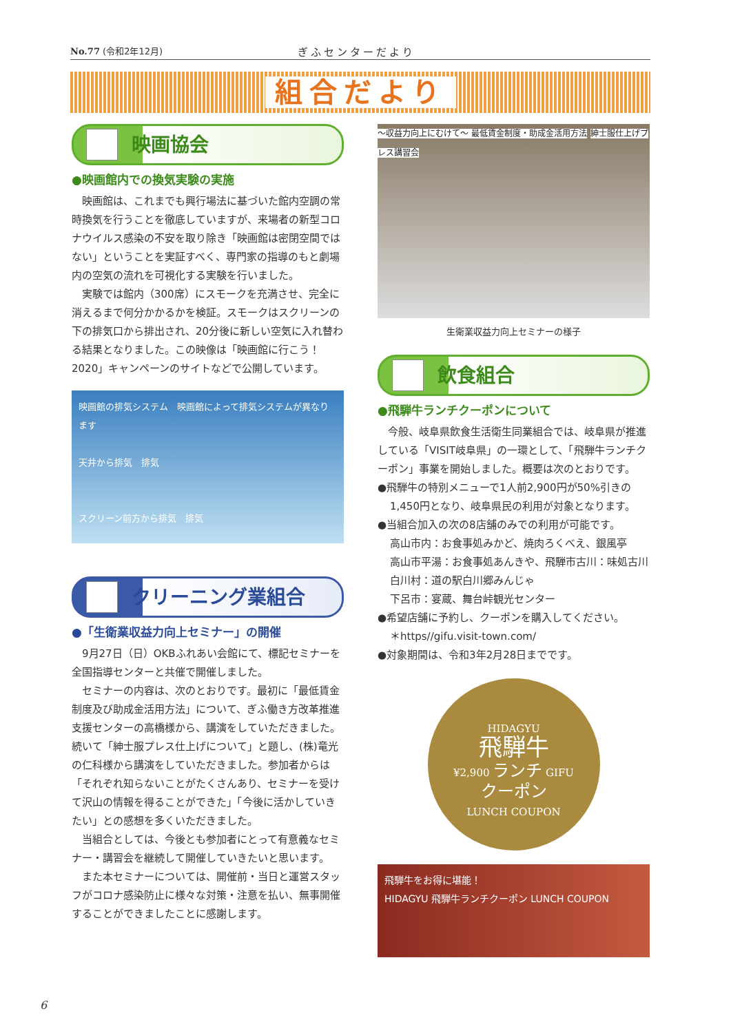No.77 (令和2年12月) ぎふセンターだより
組合だより
映画協会
●映画館内での換気実験の実施
映画館は、これまでも興行場法に基づいた館内空調の常時換気を行うことを徹底していますが、来場者の新型コロナウイルス感染の不安を取り除き「映画館は密閉空間ではない」ということを実証すべく、専門家の指導のもと劇場内の空気の流れを可視化する実験を行いました。
実験では館内（300席）にスモークを充満させ、完全に消えるまで何分かかるかを検証。スモークはスクリーンの下の排気口から排出され、20分後に新しい空気に入れ替わる結果となりました。この映像は「映画館に行こう！2020」キャンペーンのサイトなどで公開しています。
映画館の排気システム　映画館によって排気システムが異なります
天井から排気　排気
スクリーン前方から排気　排気
クリーニング業組合
●「生衛業収益力向上セミナー」の開催
9月27日（日）OKBふれあい会館にて、標記セミナーを全国指導センターと共催で開催しました。
セミナーの内容は、次のとおりです。最初に「最低賃金制度及び助成金活用方法」について、ぎふ働き方改革推進支援センターの高橋様から、講演をしていただきました。続いて「紳士服プレス仕上げについて」と題し、(株)竜光の仁科様から講演をしていただきました。参加者からは「それぞれ知らないことがたくさんあり、セミナーを受けて沢山の情報を得ることができた」「今後に活かしていきたい」との感想を多くいただきました。
当組合としては、今後とも参加者にとって有意義なセミナー・講習会を継続して開催していきたいと思います。
また本セミナーについては、開催前・当日と運営スタッフがコロナ感染防止に様々な対策・注意を払い、無事開催することができましたことに感謝します。
〜収益力向上にむけて〜 最低賃金制度・助成金活用方法 紳士服仕上げプレス講習会
生衛業収益力向上セミナーの様子
飲食組合
●飛騨牛ランチクーポンについて
今般、岐阜県飲食生活衛生同業組合では、岐阜県が推進している「VISIT岐阜県」の一環として、「飛騨牛ランチクーポン」事業を開始しました。概要は次のとおりです。
●飛騨牛の特別メニューで1人前2,900円が50%引きの
1,450円となり、岐阜県民の利用が対象となります。
●当組合加入の次の8店舗のみでの利用が可能です。
高山市内：お食事処みかど、焼肉ろくべえ、銀風亭
高山市平湯：お食事処あんきや、飛騨市古川：味処古川
白川村：道の駅白川郷みんじゃ
下呂市：宴蔵、舞台峠観光センター
●希望店舗に予約し、クーポンを購入してください。
＊https//gifu.visit-town.com/
●対象期間は、令和3年2月28日までです。
HIDAGYU
飛騨牛
¥2,900 ランチ GIFU
クーポン
LUNCH COUPON
飛騨牛をお得に堪能！
HIDAGYU 飛騨牛ランチクーポン LUNCH COUPON
6